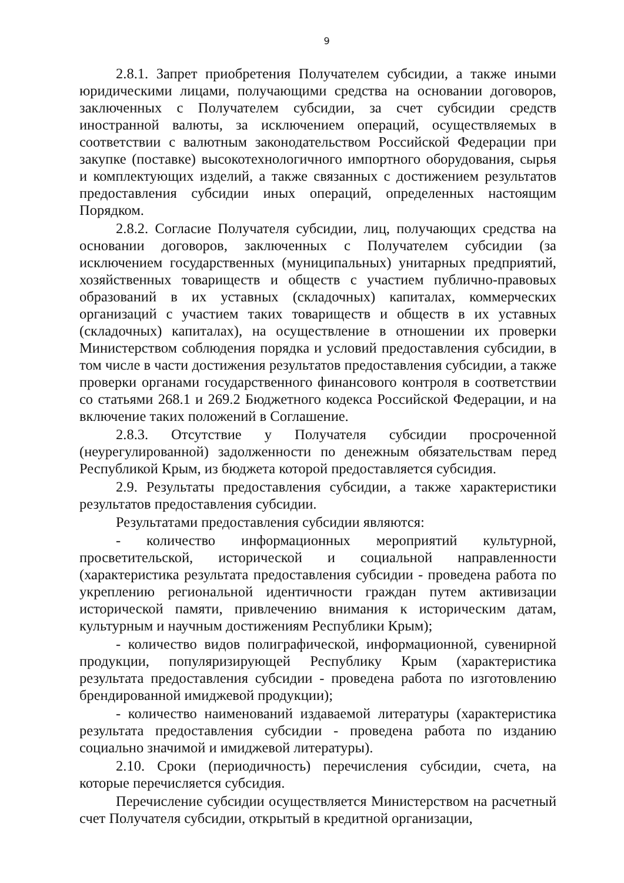9
2.8.1. Запрет приобретения Получателем субсидии, а также иными юридическими лицами, получающими средства на основании договоров, заключенных с Получателем субсидии, за счет субсидии средств иностранной валюты, за исключением операций, осуществляемых в соответствии с валютным законодательством Российской Федерации при закупке (поставке) высокотехнологичного импортного оборудования, сырья и комплектующих изделий, а также связанных с достижением результатов предоставления субсидии иных операций, определенных настоящим Порядком.
2.8.2. Согласие Получателя субсидии, лиц, получающих средства на основании договоров, заключенных с Получателем субсидии (за исключением государственных (муниципальных) унитарных предприятий, хозяйственных товариществ и обществ с участием публично-правовых образований в их уставных (складочных) капиталах, коммерческих организаций с участием таких товариществ и обществ в их уставных (складочных) капиталах), на осуществление в отношении их проверки Министерством соблюдения порядка и условий предоставления субсидии, в том числе в части достижения результатов предоставления субсидии, а также проверки органами государственного финансового контроля в соответствии со статьями 268.1 и 269.2 Бюджетного кодекса Российской Федерации, и на включение таких положений в Соглашение.
2.8.3. Отсутствие у Получателя субсидии просроченной (неурегулированной) задолженности по денежным обязательствам перед Республикой Крым, из бюджета которой предоставляется субсидия.
2.9. Результаты предоставления субсидии, а также характеристики результатов предоставления субсидии.
Результатами предоставления субсидии являются:
- количество информационных мероприятий культурной, просветительской, исторической и социальной направленности (характеристика результата предоставления субсидии - проведена работа по укреплению региональной идентичности граждан путем активизации исторической памяти, привлечению внимания к историческим датам, культурным и научным достижениям Республики Крым);
- количество видов полиграфической, информационной, сувенирной продукции, популяризирующей Республику Крым (характеристика результата предоставления субсидии - проведена работа по изготовлению брендированной имиджевой продукции);
- количество наименований издаваемой литературы (характеристика результата предоставления субсидии - проведена работа по изданию социально значимой и имиджевой литературы).
2.10. Сроки (периодичность) перечисления субсидии, счета, на которые перечисляется субсидия.
Перечисление субсидии осуществляется Министерством на расчетный счет Получателя субсидии, открытый в кредитной организации,